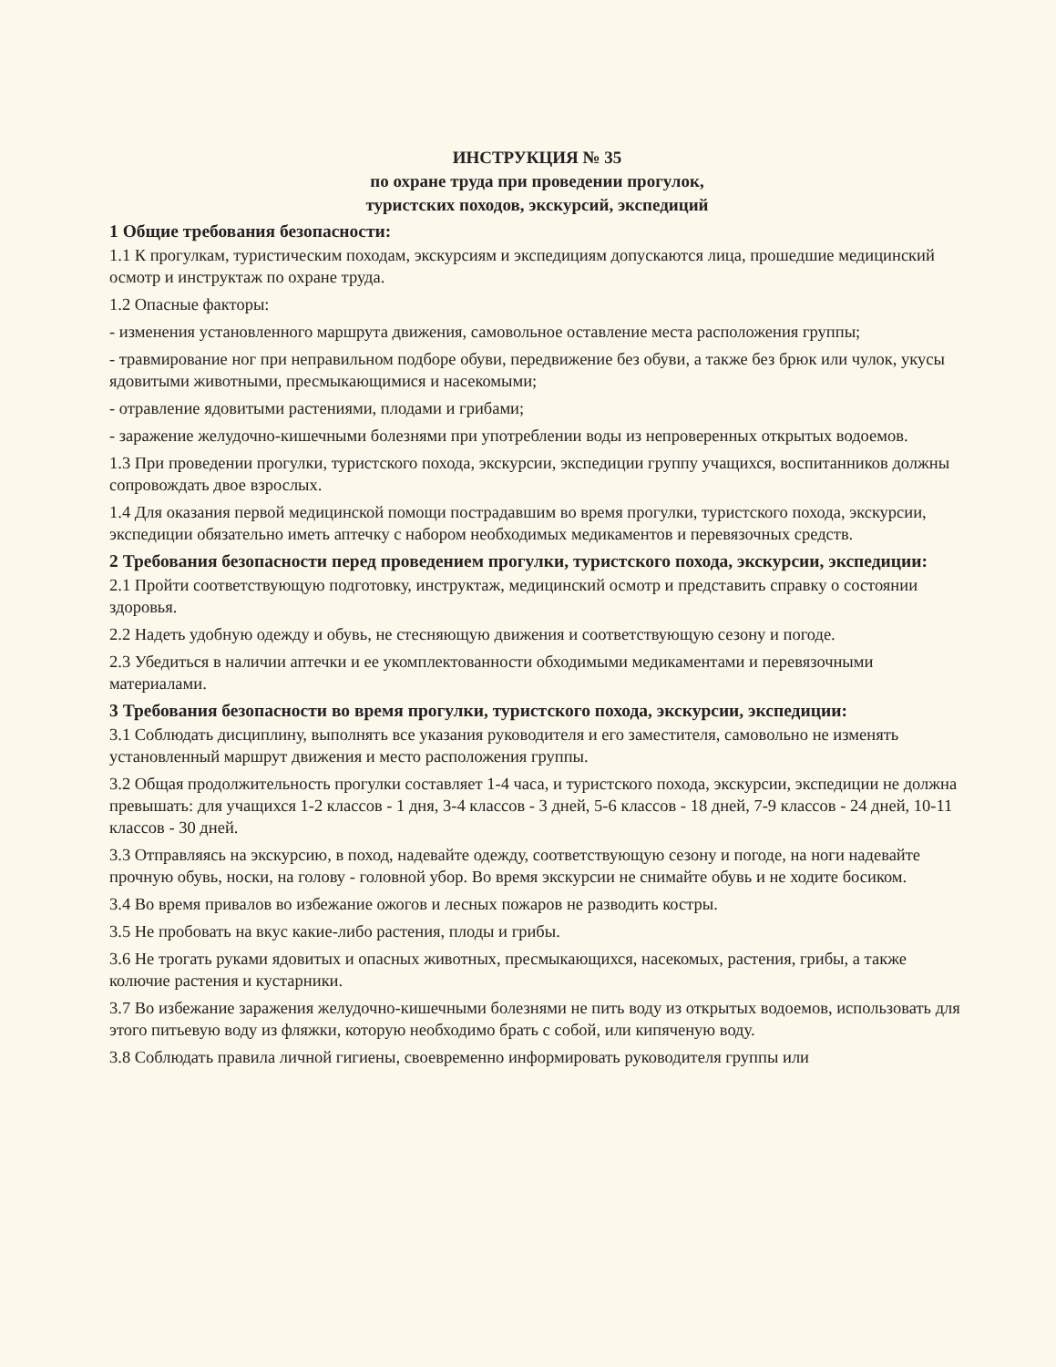ИНСТРУКЦИЯ № 35
по охране труда при проведении прогулок,
туристских походов, экскурсий, экспедиций
1 Общие требования безопасности:
1.1 К прогулкам, туристическим походам, экскурсиям и экспедициям допускаются лица, прошедшие медицинский осмотр и инструктаж по охране труда.
1.2 Опасные факторы:
- изменения установленного маршрута движения, самовольное оставление места расположения группы;
- травмирование ног при неправильном подборе обуви, передвижение без обуви, а также без брюк или чулок, укусы ядовитыми животными, пресмыкающимися и насекомыми;
- отравление ядовитыми растениями, плодами и грибами;
- заражение желудочно-кишечными болезнями при употреблении воды из непроверенных открытых водоемов.
1.3 При проведении прогулки, туристского похода, экскурсии, экспедиции группу учащихся, воспитанников должны сопровождать двое взрослых.
1.4 Для оказания первой медицинской помощи пострадавшим во время прогулки, туристского похода, экскурсии, экспедиции обязательно иметь аптечку с набором необходимых медикаментов и перевязочных средств.
2 Требования безопасности перед проведением прогулки, туристского похода, экскурсии, экспедиции:
2.1 Пройти соответствующую подготовку, инструктаж, медицинский осмотр и представить справку о состоянии здоровья.
2.2 Надеть удобную одежду и обувь, не стесняющую движения и соответствующую сезону и погоде.
2.3 Убедиться в наличии аптечки и ее укомплектованности обходимыми медикаментами и перевязочными материалами.
3 Требования безопасности во время прогулки, туристского похода, экскурсии, экспедиции:
3.1 Соблюдать дисциплину, выполнять все указания руководителя и его заместителя, самовольно не изменять установленный маршрут движения и место расположения группы.
3.2 Общая продолжительность прогулки составляет 1-4 часа, и туристского похода, экскурсии, экспедиции не должна превышать: для учащихся 1-2 классов - 1 дня, 3-4 классов - 3 дней, 5-6 классов - 18 дней, 7-9 классов - 24 дней, 10-11 классов - 30 дней.
3.3 Отправляясь на экскурсию, в поход, надевайте одежду, соответствующую сезону и погоде, на ноги надевайте прочную обувь, носки, на голову - головной убор. Во время экскурсии не снимайте обувь и не ходите босиком.
3.4 Во время привалов во избежание ожогов и лесных пожаров не разводить костры.
3.5 Не пробовать на вкус какие-либо растения, плоды и грибы.
3.6 Не трогать руками ядовитых и опасных животных, пресмыкающихся, насекомых, растения, грибы, а также колючие растения и кустарники.
3.7 Во избежание заражения желудочно-кишечными болезнями не пить воду из открытых водоемов, использовать для этого питьевую воду из фляжки, которую необходимо брать с собой, или кипяченую воду.
3.8 Соблюдать правила личной гигиены, своевременно информировать руководителя группы или